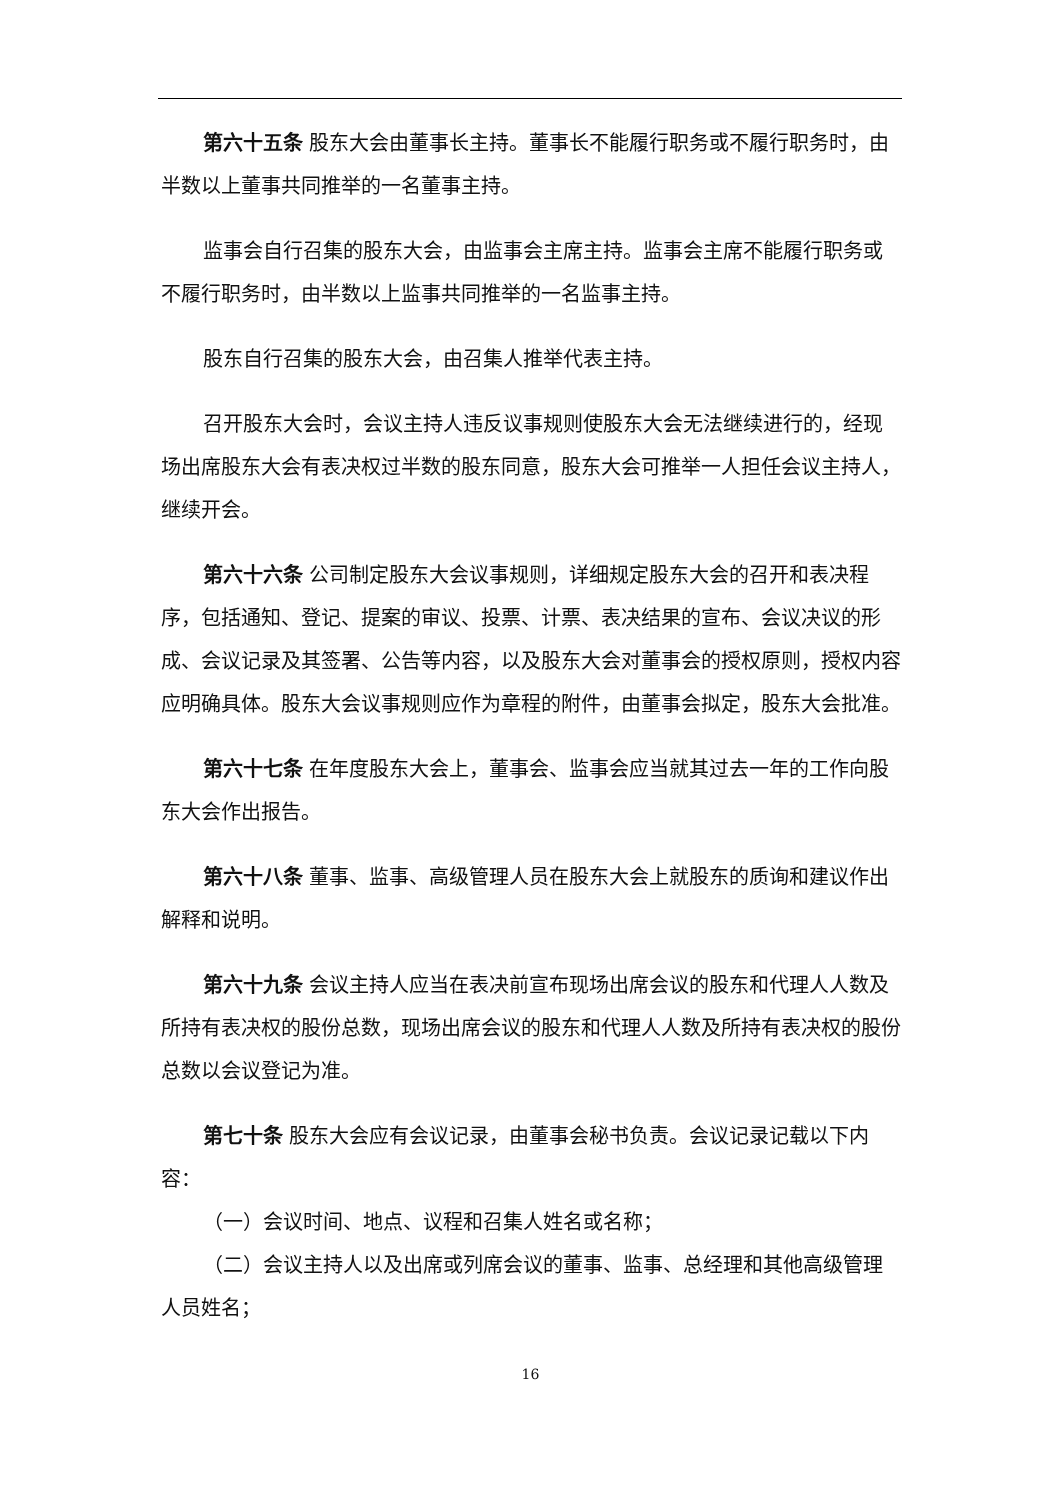第六十五条 股东大会由董事长主持。董事长不能履行职务或不履行职务时，由半数以上董事共同推举的一名董事主持。
监事会自行召集的股东大会，由监事会主席主持。监事会主席不能履行职务或不履行职务时，由半数以上监事共同推举的一名监事主持。
股东自行召集的股东大会，由召集人推举代表主持。
召开股东大会时，会议主持人违反议事规则使股东大会无法继续进行的，经现场出席股东大会有表决权过半数的股东同意，股东大会可推举一人担任会议主持人，继续开会。
第六十六条 公司制定股东大会议事规则，详细规定股东大会的召开和表决程序，包括通知、登记、提案的审议、投票、计票、表决结果的宣布、会议决议的形成、会议记录及其签署、公告等内容，以及股东大会对董事会的授权原则，授权内容应明确具体。股东大会议事规则应作为章程的附件，由董事会拟定，股东大会批准。
第六十七条 在年度股东大会上，董事会、监事会应当就其过去一年的工作向股东大会作出报告。
第六十八条 董事、监事、高级管理人员在股东大会上就股东的质询和建议作出解释和说明。
第六十九条 会议主持人应当在表决前宣布现场出席会议的股东和代理人人数及所持有表决权的股份总数，现场出席会议的股东和代理人人数及所持有表决权的股份总数以会议登记为准。
第七十条 股东大会应有会议记录，由董事会秘书负责。会议记录记载以下内容：
（一）会议时间、地点、议程和召集人姓名或名称；
（二）会议主持人以及出席或列席会议的董事、监事、总经理和其他高级管理人员姓名；
16